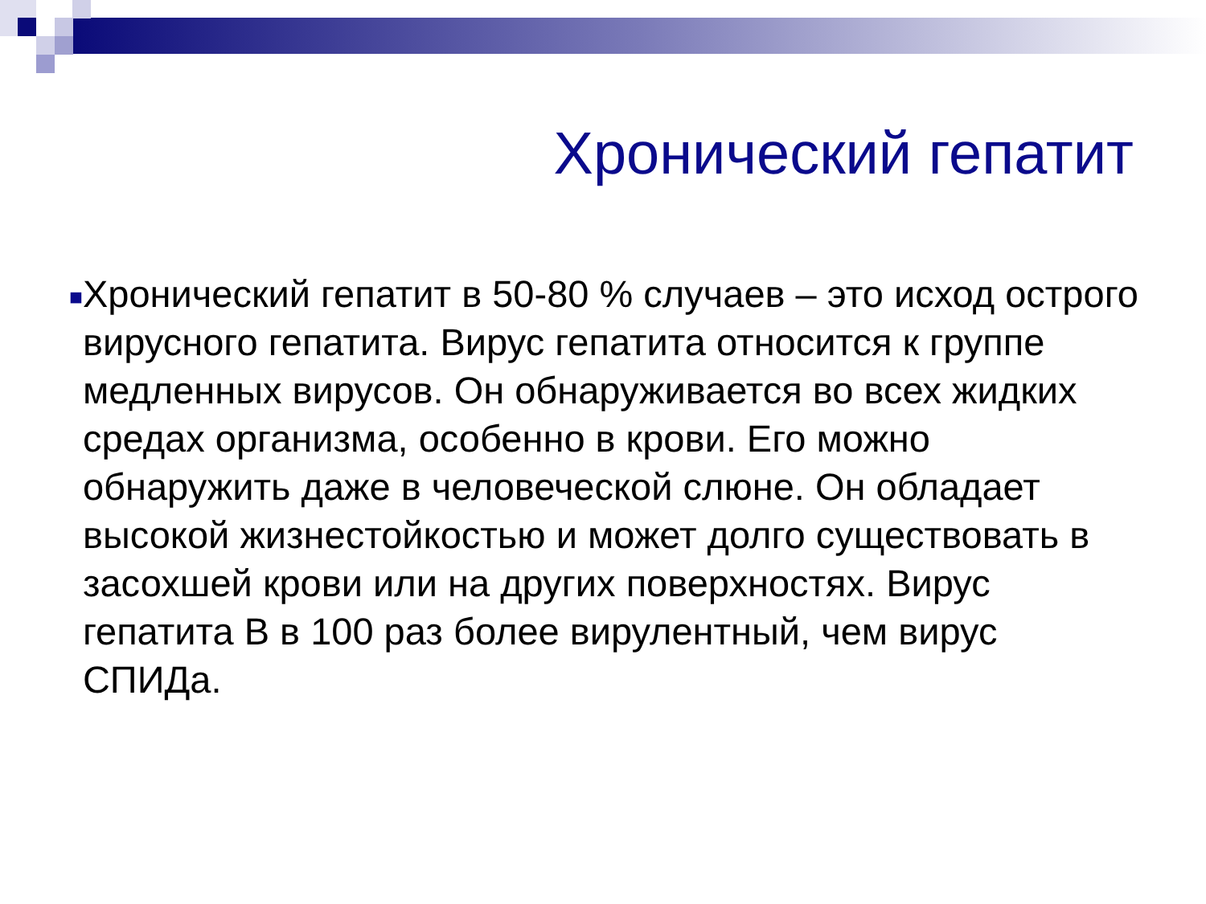Хронический гепатит
■
Хронический гепатит в 50-80 % случаев – это исход острого вирусного гепатита. Вирус гепатита относится к группе медленных вирусов. Он обнаруживается во всех жидких средах организма, особенно в крови. Его можно обнаружить даже в человеческой слюне. Он обладает высокой жизнестойкостью и может долго существовать в засохшей крови или на других поверхностях. Вирус гепатита В в 100 раз более вирулентный, чем вирус СПИДа.